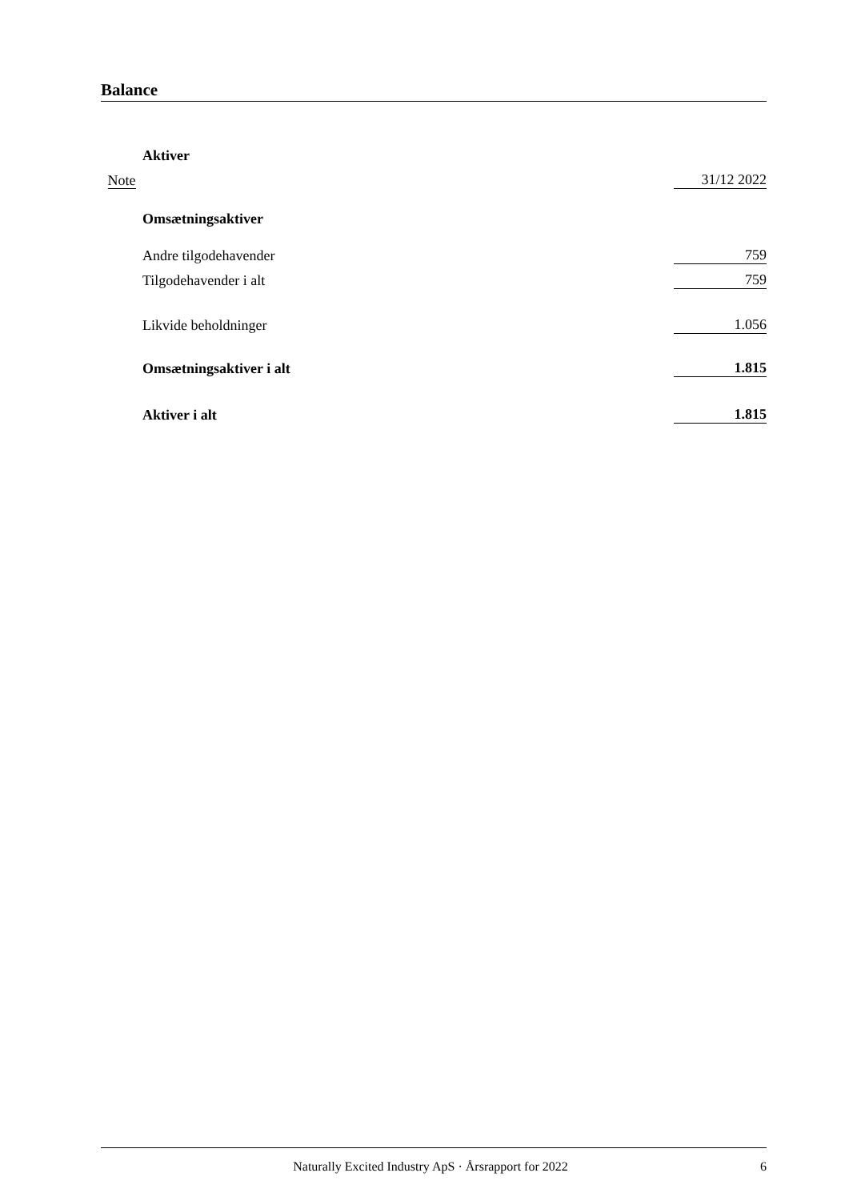Balance
| | Aktiver | |
| Note | | 31/12 2022 |
| | Omsætningsaktiver | |
| | Andre tilgodehavender | 759 |
| | Tilgodehavender i alt | 759 |
| | Likvide beholdninger | 1.056 |
| | Omsætningsaktiver i alt | 1.815 |
| | Aktiver i alt | 1.815 |
Naturally Excited Industry ApS · Årsrapport for 2022 6